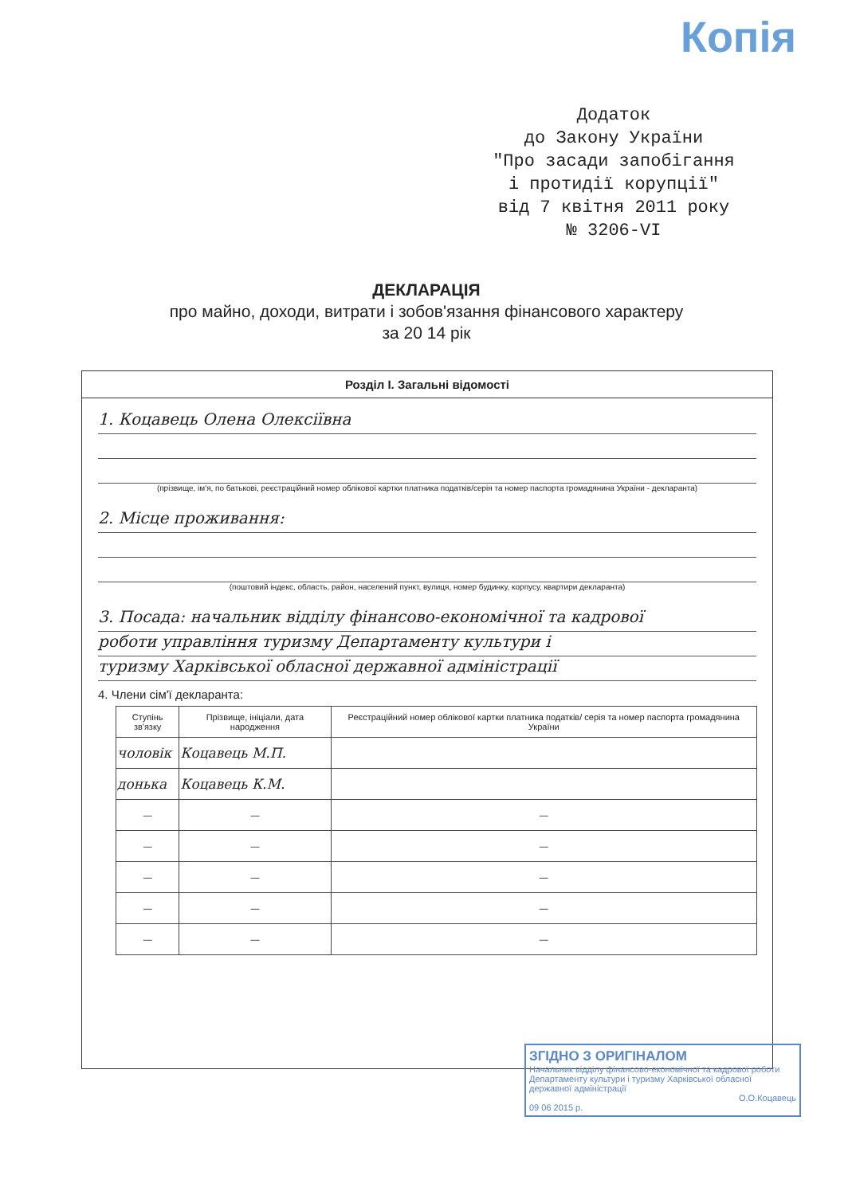Копія
Додаток
до Закону України
"Про засади запобігання
і протидії корупції"
від 7 квітня 2011 року
№ 3206-VI
ДЕКЛАРАЦІЯ
про майно, доходи, витрати і зобов'язання фінансового характеру
за 20 14 рік
Розділ І. Загальні відомості
1. Коцавець Олена Олексіївна
(прізвище, ім'я, по батькові, реєстраційний номер облікової картки платника податків/серія та номер паспорта громадянина України - декларанта)
2. Місце проживання:
(поштовий індекс, область, район, населений пункт, вулиця, номер будинку, корпусу, квартири декларанта)
3. Посада: начальник відділу фінансово-економічної та кадрової
роботи управління туризму Департаменту культури і
туризму Харківської обласної державної адміністрації
4. Члени сім'ї декларанта:
| Ступінь зв'язку | Прізвище, ініціали, дата народження | Реєстраційний номер облікової картки платника податків/ серія та номер паспорта громадянина України |
| --- | --- | --- |
| чоловік | Коцавець М.П. | |
| донька | Коцавець К.М. | |
| — | — | — |
| — | — | — |
| — | — | — |
| — | — | — |
| — | — | — |
ЗГІДНО З ОРИГІНАЛОМ
Начальник відділу фінансово-економічної та кадрової роботи Департаменту культури і туризму Харківської обласної державної адміністрації
О.О.Коцавець
09 06 2015 р.